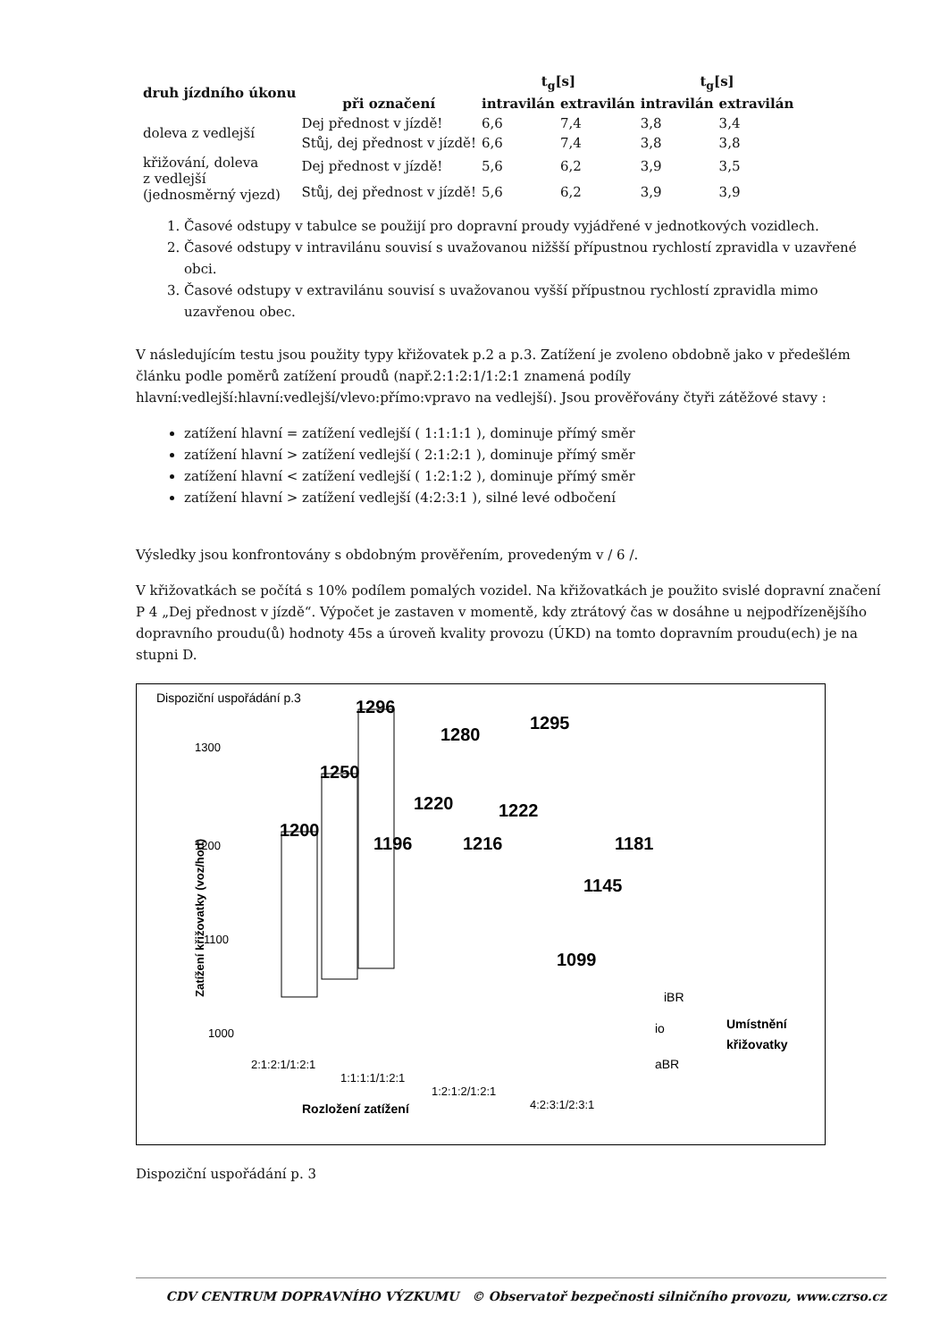| druh jízdního úkonu | | t<sub>g</sub>[s] | | t<sub>g</sub>[s] | |
| --- | --- | --- | --- | --- | --- |
| | při označení | intravilán | extravilán | intravilán | extravilán |
| doleva z vedlejší | Dej přednost v jízdě! | 6,6 | 7,4 | 3,8 | 3,4 |
| | Stůj, dej přednost v jízdě! | 6,6 | 7,4 | 3,8 | 3,8 |
| křižování, doleva z vedlejší (jednosměrný vjezd) | Dej přednost v jízdě! | 5,6 | 6,2 | 3,9 | 3,5 |
| | Stůj, dej přednost v jízdě! | 5,6 | 6,2 | 3,9 | 3,9 |
1. Časové odstupy v tabulce se použijí pro dopravní proudy vyjádřené v jednotkových vozidlech.
2. Časové odstupy v intravilánu souvisí s uvažovanou nižšší přípustnou rychlostí zpravidla v uzavřené obci.
3. Časové odstupy v extravilánu souvisí s uvažovanou vyšší přípustnou rychlostí zpravidla mimo uzavřenou obec.
V následujícím testu jsou použity typy křižovatek p.2 a p.3. Zatížení je zvoleno obdobně jako v předešlém článku podle poměrů zatížení proudů (např.2:1:2:1/1:2:1 znamená podíly hlavní:vedlejší:hlavní:vedlejší/vlevo:přímo:vpravo na vedlejší). Jsou prověřovány čtyři zátěžové stavy :
zatížení hlavní = zatížení vedlejší ( 1:1:1:1 ), dominuje přímý směr
zatížení hlavní > zatížení vedlejší ( 2:1:2:1 ), dominuje přímý směr
zatížení hlavní < zatížení vedlejší ( 1:2:1:2 ), dominuje přímý směr
zatížení hlavní > zatížení vedlejší (4:2:3:1 ), silné levé odbočení
Výsledky jsou konfrontovány s obdobným prověřením, provedeným v / 6 /.
V křižovatkách se počítá s 10% podílem pomalých vozidel. Na křižovatkách je použito svislé dopravní značení P 4 „Dej přednost v jízdě“. Výpočet je zastaven v momentě, kdy ztrátový čas w dosáhne u nejpodřízenějšího dopravního proudu(ů) hodnoty 45s a úroveň kvality provozu (ÚKD) na tomto dopravním proudu(ech) je na stupni D.
Dispoziční uspořádání p.3
1300
1200
1100
1000
Zatížení křižovatky (voz/hod)
1200
1250
1296
1196
1220
1280
1216
1222
1295
1099
1145
1181
iBR
io
aBR
Umístnění
křižovatky
2:1:2:1/1:2:1
1:1:1:1/1:2:1
1:2:1:2/1:2:1
4:2:3:1/2:3:1
Rozložení zatížení
Dispoziční uspořádání p. 3
CDV CENTRUM DOPRAVNÍHO VÝZKUMU © Observatoř bezpečnosti silničního provozu, www.czrso.cz